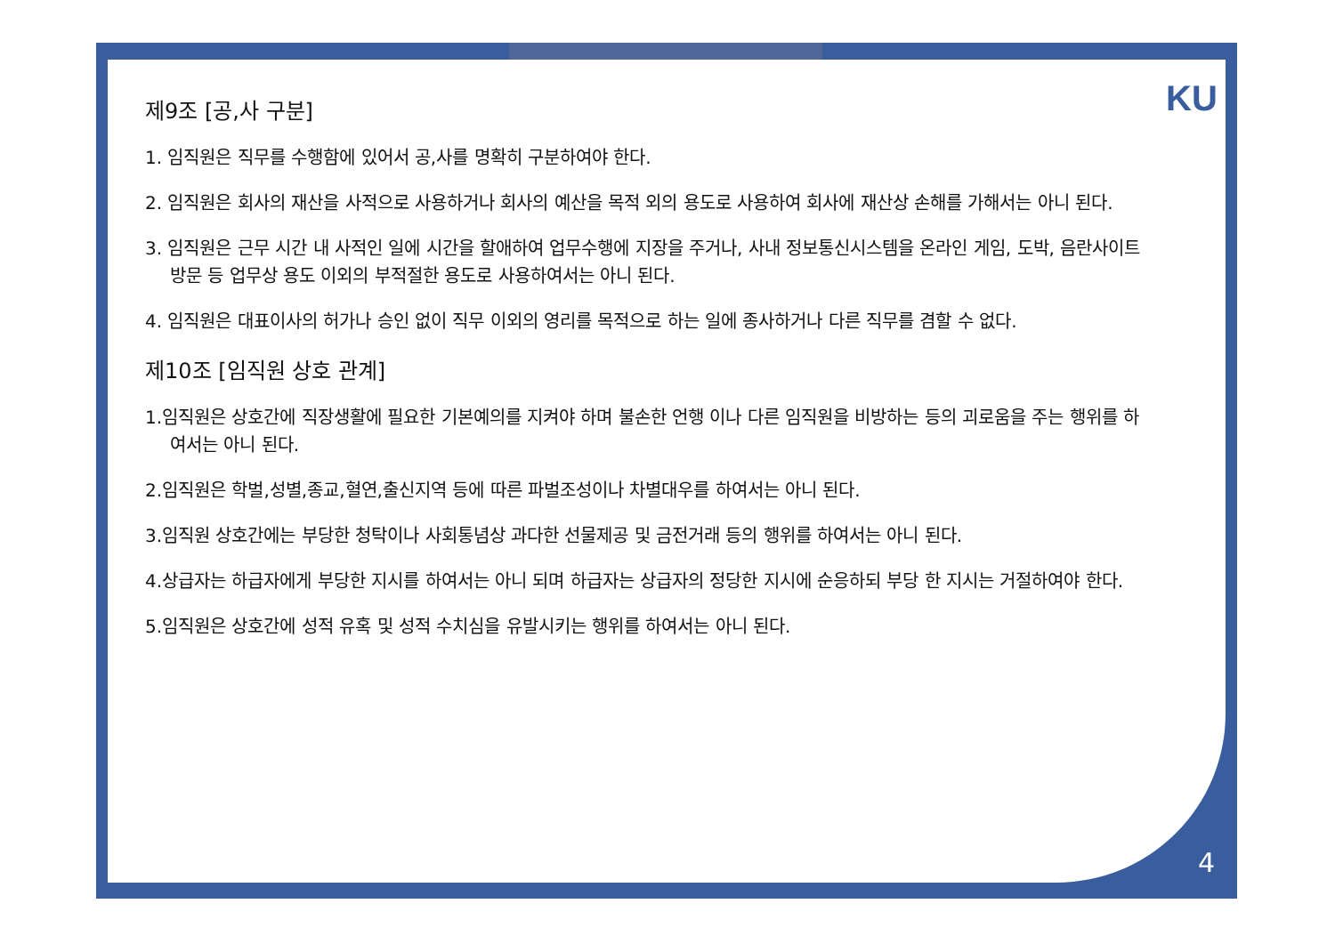KU
제9조 [공,사 구분]
1. 임직원은 직무를 수행함에 있어서 공,사를 명확히 구분하여야 한다.
2. 임직원은 회사의 재산을 사적으로 사용하거나 회사의 예산을 목적 외의 용도로 사용하여 회사에 재산상 손해를 가해서는 아니 된다.
3. 임직원은 근무 시간 내 사적인 일에 시간을 할애하여 업무수행에 지장을 주거나, 사내 정보통신시스템을 온라인 게임, 도박, 음란사이트 방문 등 업무상 용도 이외의 부적절한 용도로 사용하여서는 아니 된다.
4. 임직원은 대표이사의 허가나 승인 없이 직무 이외의 영리를 목적으로 하는 일에 종사하거나 다른 직무를 겸할 수 없다.
제10조 [임직원 상호 관계]
1.임직원은 상호간에 직장생활에 필요한 기본예의를 지켜야 하며 불손한 언행 이나 다른 임직원을 비방하는 등의 괴로움을 주는 행위를 하여서는 아니 된다.
2.임직원은 학벌,성별,종교,혈연,출신지역 등에 따른 파벌조성이나 차별대우를 하여서는 아니 된다.
3.임직원 상호간에는 부당한 청탁이나 사회통념상 과다한 선물제공 및 금전거래 등의 행위를 하여서는 아니 된다.
4.상급자는 하급자에게 부당한 지시를 하여서는 아니 되며 하급자는 상급자의 정당한 지시에 순응하되 부당 한 지시는 거절하여야 한다.
5.임직원은 상호간에 성적 유혹 및 성적 수치심을 유발시키는 행위를 하여서는 아니 된다.
4